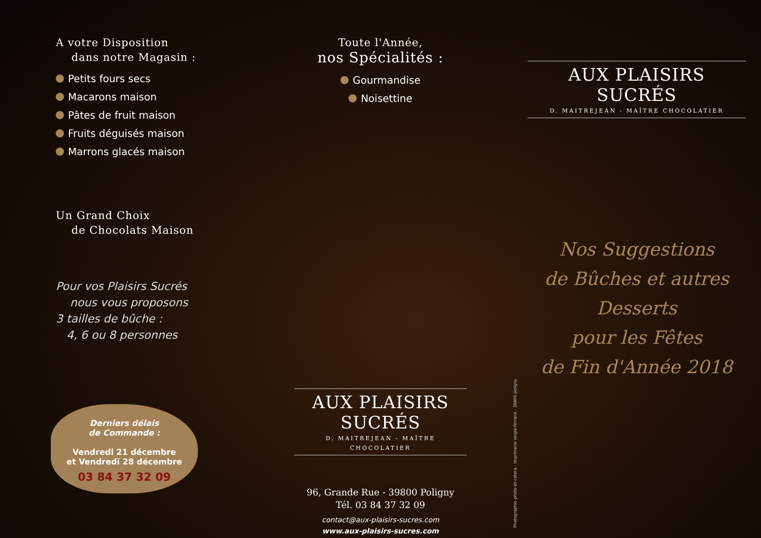A votre Disposition
dans notre Magasin :
Petits fours secs
Macarons maison
Pâtes de fruit maison
Fruits déguisés maison
Marrons glacés maison
Un Grand Choix
de Chocolats Maison
Pour vos Plaisirs Sucrés
nous vous proposons
3 tailles de bûche :
4, 6 ou 8 personnes
Derniers délais
de Commande :
Vendredi 21 décembre
et Vendredi 28 décembre
03 84 37 32 09
Toute l'Année,
nos Spécialités :
Gourmandise
Noisettine
AUX PLAISIRS SUCRÉS
D. MAITREJEAN - MAÎTRE CHOCOLATIER
96, Grande Rue - 39800 Poligny
Tél. 03 84 37 32 09
contact@aux-plaisirs-sucres.com
www.aux-plaisirs-sucres.com
Photographie photo-et-cetera - imprimerie seigle-ferrand - 39800 poligny
AUX PLAISIRS SUCRÉS
D. MAITREJEAN - MAÎTRE CHOCOLATIER
Nos Suggestions
de Bûches et autres Desserts
pour les Fêtes
de Fin d'Année 2018